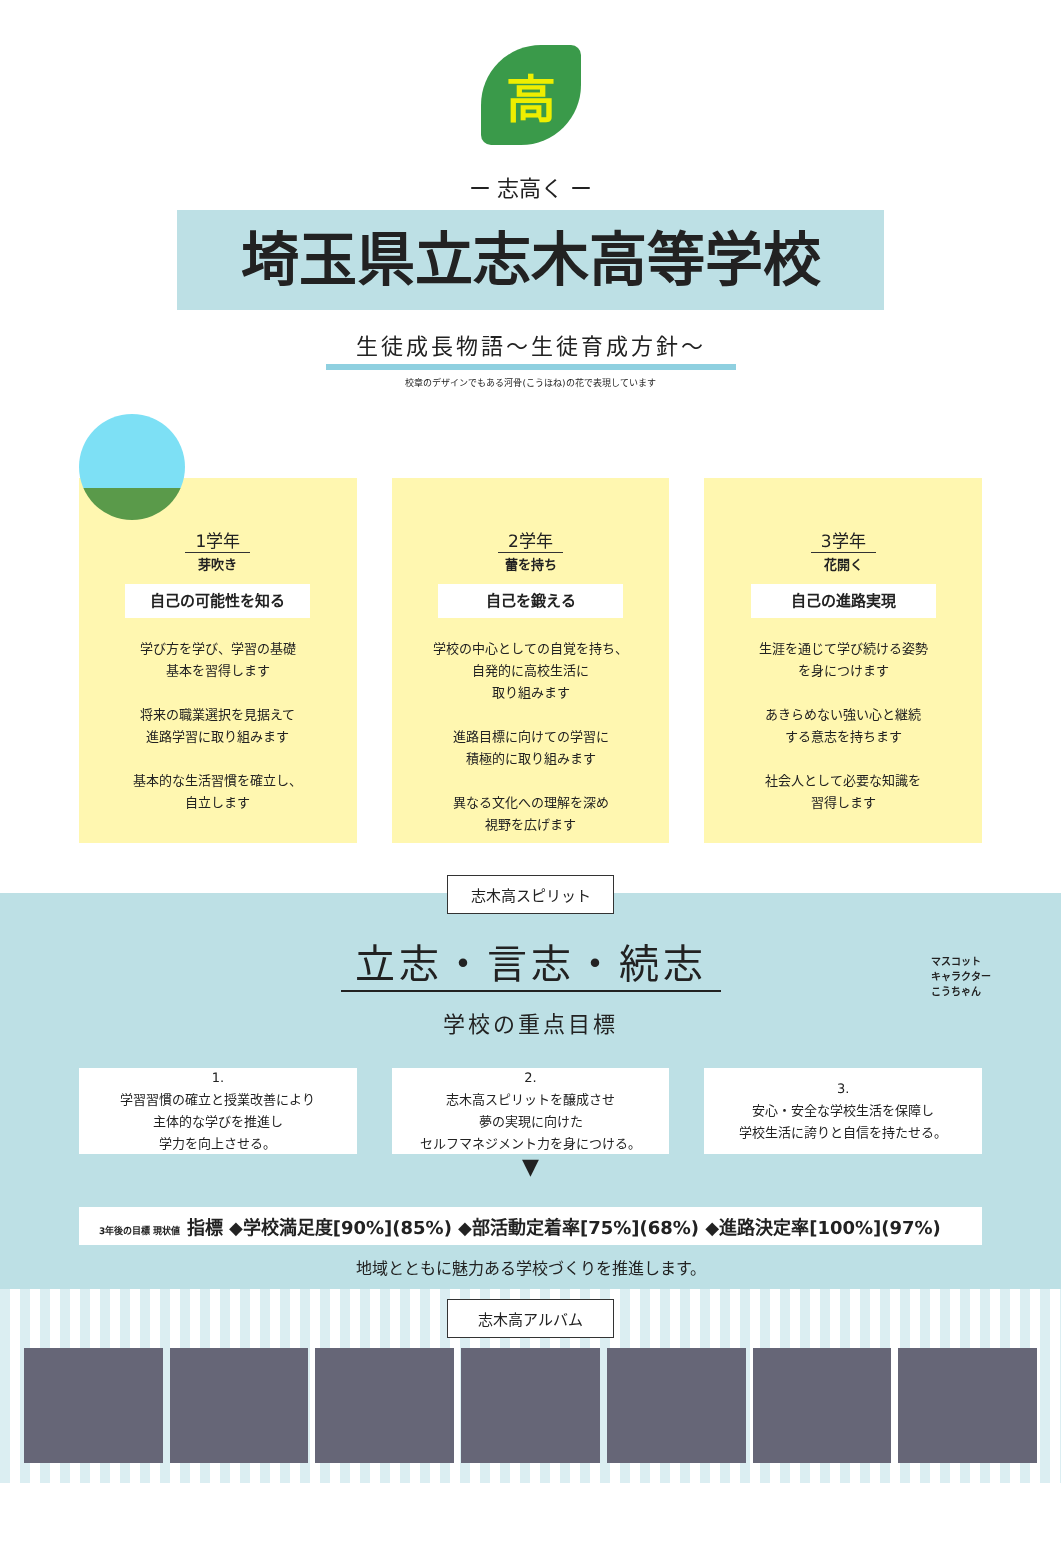高
ー 志高く ー
埼玉県立志木高等学校
生徒成長物語～生徒育成方針～
校章のデザインでもある河骨(こうほね)の花で表現しています
1学年
芽吹き
自己の可能性を知る
学び方を学び、学習の基礎
基本を習得します
将来の職業選択を見据えて
進路学習に取り組みます
基本的な生活習慣を確立し、
自立します
2学年
蕾を持ち
自己を鍛える
学校の中心としての自覚を持ち、
自発的に高校生活に
取り組みます
進路目標に向けての学習に
積極的に取り組みます
異なる文化への理解を深め
視野を広げます
3学年
花開く
自己の進路実現
生涯を通じて学び続ける姿勢
を身につけます
あきらめない強い心と継続
する意志を持ちます
社会人として必要な知識を
習得します
志木高スピリット
立志・言志・続志
マスコット
キャラクター
こうちゃん
学校の重点目標
1.
学習習慣の確立と授業改善により
主体的な学びを推進し
学力を向上させる。
2.
志木高スピリットを醸成させ
夢の実現に向けた
セルフマネジメント力を身につける。
3.
安心・安全な学校生活を保障し
学校生活に誇りと自信を持たせる。
▼
3年後の目標 現状値 指標 ◆学校満足度[90%](85%) ◆部活動定着率[75%](68%) ◆進路決定率[100%](97%)
地域とともに魅力ある学校づくりを推進します。
志木高アルバム